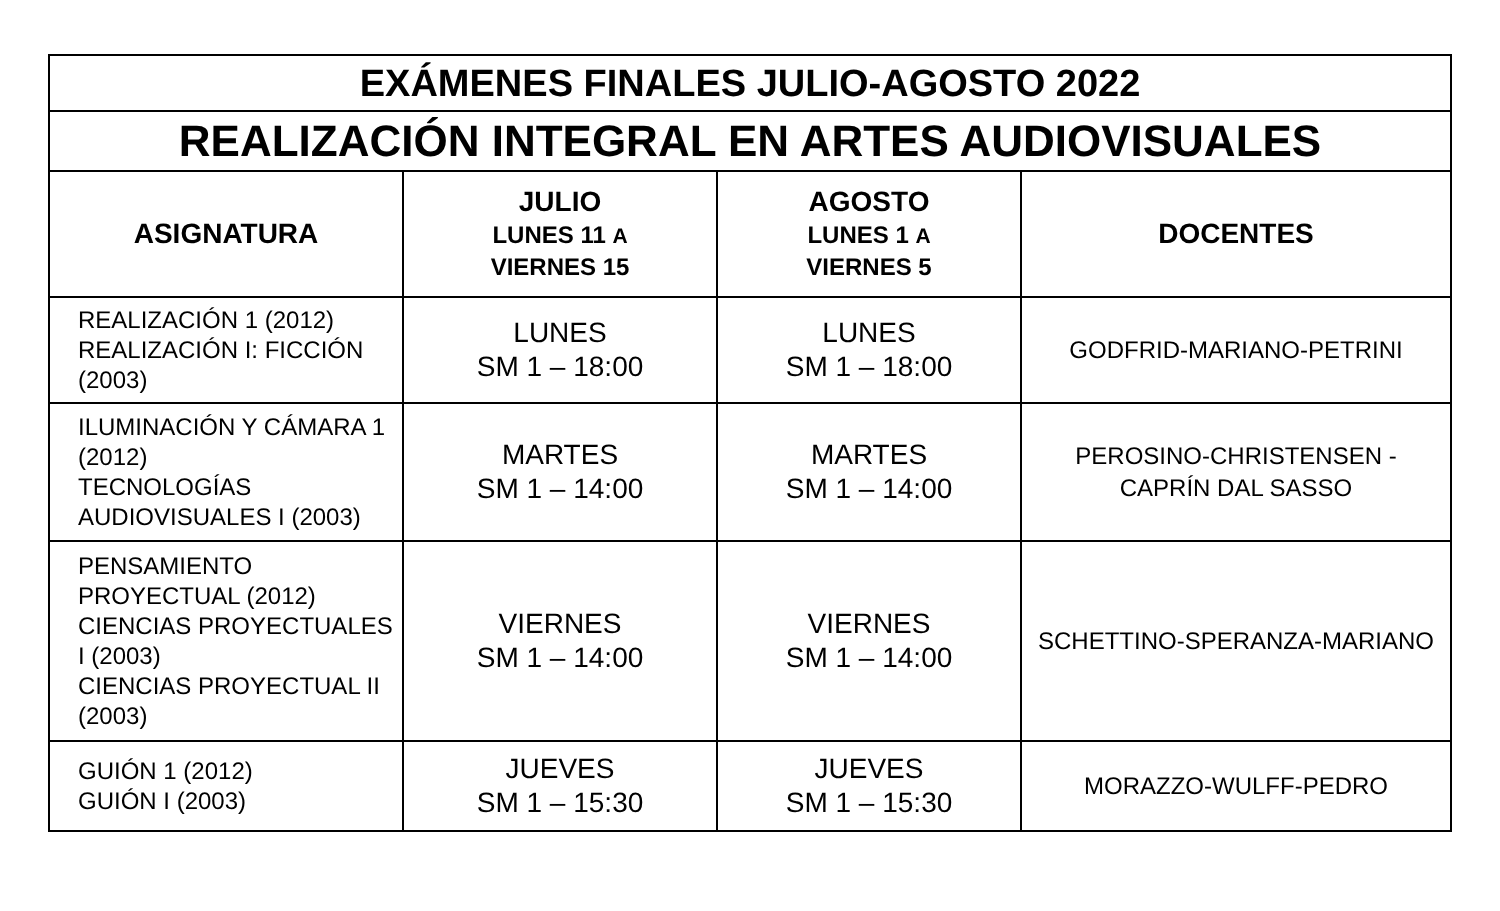| EXÁMENES FINALES JULIO-AGOSTO 2022 | | | |
| REALIZACIÓN INTEGRAL EN ARTES AUDIOVISUALES | | | |
| ASIGNATURA | JULIO LUNES 11 A VIERNES 15 | AGOSTO LUNES 1 A VIERNES 5 | DOCENTES |
| REALIZACIÓN 1 (2012) REALIZACIÓN I: FICCIÓN (2003) | LUNES SM 1 – 18:00 | LUNES SM 1 – 18:00 | GODFRID-MARIANO-PETRINI |
| ILUMINACIÓN Y CÁMARA 1 (2012) TECNOLOGÍAS AUDIOVISUALES I (2003) | MARTES SM 1 – 14:00 | MARTES SM 1 – 14:00 | PEROSINO-CHRISTENSEN - CAPRÍN DAL SASSO |
| PENSAMIENTO PROYECTUAL (2012) CIENCIAS PROYECTUALES I (2003) CIENCIAS PROYECTUAL II (2003) | VIERNES SM 1 – 14:00 | VIERNES SM 1 – 14:00 | SCHETTINO-SPERANZA-MARIANO |
| GUIÓN 1 (2012) GUIÓN I (2003) | JUEVES SM 1 – 15:30 | JUEVES SM 1 – 15:30 | MORAZZO-WULFF-PEDRO |